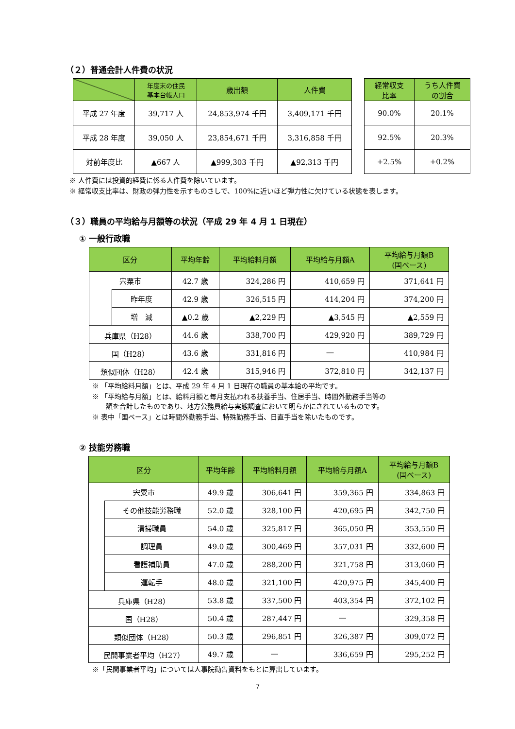（２）普通会計人件費の状況
| | 年度末の住民 基本台帳人口 | 歳出額 | 人件費 |
| --- | --- | --- | --- |
| 平成 27 年度 | 39,717 人 | 24,853,974 千円 | 3,409,171 千円 |
| 平成 28 年度 | 39,050 人 | 23,854,671 千円 | 3,316,858 千円 |
| 対前年度比 | ▲667 人 | ▲999,303 千円 | ▲92,313 千円 |
| 経常収支 比率 | うち人件費 の割合 |
| --- | --- |
| 90.0% | 20.1% |
| 92.5% | 20.3% |
| +2.5% | +0.2% |
※ 人件費には投資的経費に係る人件費を除いています。
※ 経常収支比率は、財政の弾力性を示すものさしで、100%に近いほど弾力性に欠けている状態を表します。
（３）職員の平均給与月額等の状況（平成 29 年 4 月 1 日現在）
① 一般行政職
| 区分 | | 平均年齢 | 平均給料月額 | 平均給与月額A | 平均給与月額B (国ベース) |
| --- | --- | --- | --- | --- | --- |
| 宍粟市 | | 42.7 歳 | 324,286 円 | 410,659 円 | 371,641 円 |
| | 昨年度 | 42.9 歳 | 326,515 円 | 414,204 円 | 374,200 円 |
| | 増 減 | ▲0.2 歳 | ▲2,229 円 | ▲3,545 円 | ▲2,559 円 |
| 兵庫県（H28） | | 44.6 歳 | 338,700 円 | 429,920 円 | 389,729 円 |
| 国（H28） | | 43.6 歳 | 331,816 円 | ― | 410,984 円 |
| 類似団体（H28） | | 42.4 歳 | 315,946 円 | 372,810 円 | 342,137 円 |
※ 「平均給料月額」とは、平成 29 年 4 月 1 日現在の職員の基本給の平均です。
※ 「平均給与月額」とは、給料月額と毎月支払われる扶養手当、住居手当、時間外勤務手当等の
　　額を合計したものであり、地方公務員給与実態調査において明らかにされているものです。
※ 表中「国ベース」とは時間外勤務手当、特殊勤務手当、日直手当を除いたものです。
② 技能労務職
| 区分 | | 平均年齢 | 平均給料月額 | 平均給与月額A | 平均給与月額B (国ベース) |
| --- | --- | --- | --- | --- | --- |
| 宍粟市 | | 49.9 歳 | 306,641 円 | 359,365 円 | 334,863 円 |
| | その他技能労務職 | 52.0 歳 | 328,100 円 | 420,695 円 | 342,750 円 |
| | 清掃職員 | 54.0 歳 | 325,817 円 | 365,050 円 | 353,550 円 |
| | 調理員 | 49.0 歳 | 300,469 円 | 357,031 円 | 332,600 円 |
| | 看護補助員 | 47.0 歳 | 288,200 円 | 321,758 円 | 313,060 円 |
| | 運転手 | 48.0 歳 | 321,100 円 | 420,975 円 | 345,400 円 |
| 兵庫県（H28） | | 53.8 歳 | 337,500 円 | 403,354 円 | 372,102 円 |
| 国（H28） | | 50.4 歳 | 287,447 円 | ― | 329,358 円 |
| 類似団体（H28） | | 50.3 歳 | 296,851 円 | 326,387 円 | 309,072 円 |
| 民間事業者平均（H27） | | 49.7 歳 | ― | 336,659 円 | 295,252 円 |
※「民間事業者平均」については人事院勧告資料をもとに算出しています。
7